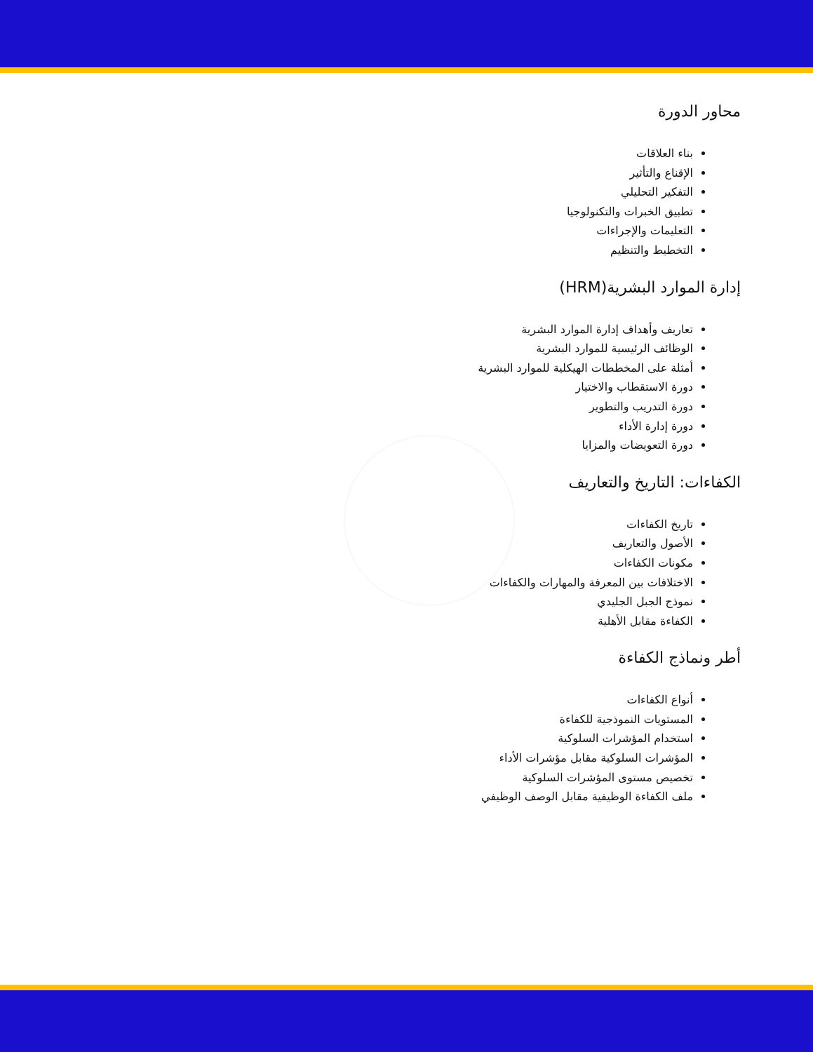محاور الدورة
بناء العلاقات
الإقناع والتأثير
التفكير التحليلي
تطبيق الخبرات والتكنولوجيا
التعليمات والإجراءات
التخطيط والتنظيم
إدارة الموارد البشرية(HRM)
تعاريف وأهداف إدارة الموارد البشرية
الوظائف الرئيسية للموارد البشرية
أمثلة على المخططات الهيكلية للموارد البشرية
دورة الاستقطاب والاختيار
دورة التدريب والتطوير
دورة إدارة الأداء
دورة التعويضات والمزايا
الكفاءات: التاريخ والتعاريف
تاريخ الكفاءات
الأصول والتعاريف
مكونات الكفاءات
الاختلافات بين المعرفة والمهارات والكفاءات
نموذج الجبل الجليدي
الكفاءة مقابل الأهلية
أطر ونماذج الكفاءة
أنواع الكفاءات
المستويات النموذجية للكفاءة
استخدام المؤشرات السلوكية
المؤشرات السلوكية مقابل مؤشرات الأداء
تخصيص مستوى المؤشرات السلوكية
ملف الكفاءة الوظيفية مقابل الوصف الوظيفي